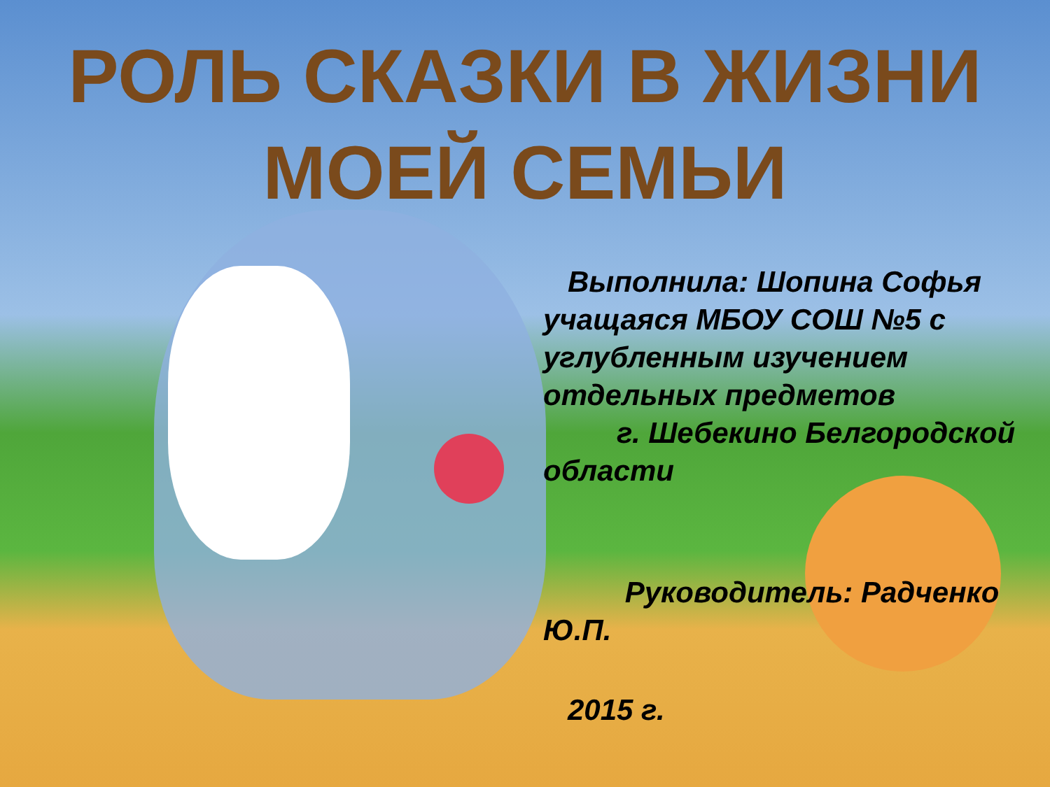РОЛЬ СКАЗКИ В ЖИЗНИ
МОЕЙ СЕМЬИ
Выполнила: Шопина Софья учащаяся МБОУ СОШ №5 с углубленным изучением отдельных предметов
г. Шебекино Белгородской области
Руководитель: Радченко Ю.П.
2015 г.